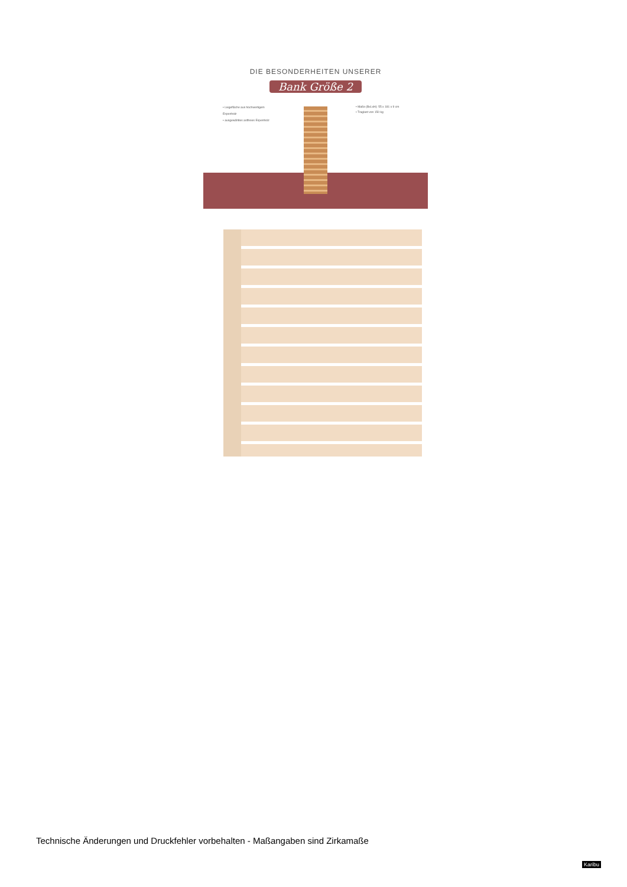DIE BESONDERHEITEN UNSERER
Bank Größe 2
• Liegefläche aus hochwertigem Espenholz
• ausgewähltes astfreies Espenholz
• Maße (BxLxH): 55 x 181 x 9 cm
• Traglast von 150 kg
Technische Änderungen und Druckfehler vorbehalten - Maßangaben sind Zirkamaße
Karibu